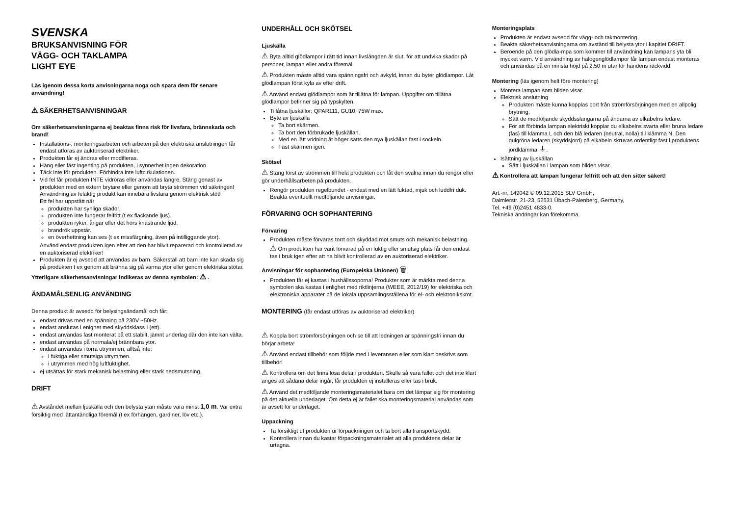SVENSKA
BRUKSANVISNING FÖR
VÄGG- OCH TAKLAMPA
LIGHT EYE
Läs igenom dessa korta anvisningarna noga och spara dem för senare användning!
⚠ SÄKERHETSANVISNINGAR
Om säkerhetsanvisningarna ej beaktas finns risk för livsfara, brännskada och brand!
Installations-, monteringsarbeten och arbeten på den elektriska anslutningen får endast utföras av auktoriserad elektriker.
Produkten får ej ändras eller modifieras.
Häng eller fäst ingenting på produkten, i synnerhet ingen dekoration.
Täck inte för produkten. Förhindra inte luftcirkulationen.
Vid fel får produkten INTE vidröras eller användas längre. Stäng genast av produkten med en extern brytare eller genom att bryta strömmen vid säkringen! Användning av felaktig produkt kan innebära livsfara genom elektrisk stöt!
Ett fel har uppstått när
produkten har synliga skador.
produkten inte fungerar felfritt (t ex flackande ljus).
produkten ryker, ångar eller det hörs knastrande ljud.
brandrök uppstår.
en överhettning kan ses (t ex missfärgning, även på intilliggande ytor).
Använd endast produkten igen efter att den har blivit reparerad och kontrollerad av en auktoriserad elektriker!
Produkten är ej avsedd att användas av barn. Säkerställ att barn inte kan skada sig på produkten t ex genom att bränna sig på varma ytor eller genom elektriska stötar.
Ytterligare säkerhetsanvisningar indikeras av denna symbolen: ⚠ .
ÄNDAMÅLSENLIG ANVÄNDING
Denna produkt är avsedd för belysingsändamål och får:
endast drivas med en spänning på 230V ~50Hz.
endast anslutas i enighet med skyddsklass I (ett).
endast användas fast monterat på ett stabilt, jämnt underlag där den inte kan välta.
endast användas på normala/ej brännbara ytor.
endast användas i torra utrymmen, alltså inte:
i fuktiga eller smutsiga utrymmen.
i utrymmen med hög luftfuktighet.
ej utsättas för stark mekanisk belastning eller stark nedsmutsning.
DRIFT
⚠ Avståndet mellan ljuskälla och den belysta ytan måste vara minst 1,0 m. Var extra försiktig med lättantändliga föremål (t ex förhängen, gardiner, löv etc.).
UNDERHÅLL OCH SKÖTSEL
Ljuskälla
⚠ Byta alltid glödlampor i rätt tid innan livslängden är slut, för att undvika skador på personer, lampan eller andra föremål.
⚠ Produkten måste alltid vara spänningsfri och avkyld, innan du byter glödlampor. Låt glödlampan först kyla av efter drift.
⚠ Använd endast glödlampor som är tillåtna för lampan. Uppgifter om tillåtna glödlampor befinner sig på typskylten.
Tillåtna ljuskällor: QPAR111, GU10, 75W max.
Byte av ljuskälla
Ta bort skärmen.
Ta bort den förbrukade ljuskällan.
Med en lätt vridning åt höger sätts den nya ljuskällan fast i sockeln.
Fäst skärmen igen.
Skötsel
⚠ Stäng först av strömmen till hela produkten och låt den svalna innan du rengör eller gör underhållsarbeten på produkten.
Rengör produkten regelbundet - endast med en lätt fuktad, mjuk och luddfri duk. Beakta eventuellt medföljande anvisningar.
FÖRVARING OCH SOPHANTERING
Förvaring
Produkten måste förvaras torrt och skyddad mot smuts och mekanisk belastning.
⚠ Om produkten har varit förvarad på en fuktig eller smutsig plats får den endast tas i bruk igen efter att ha blivit kontrollerad av en auktoriserad elektriker.
Anvisningar för sophantering (Europeiska Unionen) 🗑
Produkten får ej kastas i hushållssoporna! Produkter som är märkta med denna symbolen ska kastas i enlighet med riktlinjerna (WEEE, 2012/19) för elektriska och elektroniska apparater på de lokala uppsamlingsställena för el- och elektronikskrot.
MONTERING (får endast utföras av auktoriserad elektriker)
⚠ Koppla bort strömförsörjningen och se till att ledningen är spänningsfri innan du börjar arbeta!
⚠ Använd endast tillbehör som följde med i leveransen eller som klart beskrivs som tillbehör!
⚠ Kontrollera om det finns lösa delar i produkten. Skulle så vara fallet och det inte klart anges att sådana delar ingår, får produkten ej installeras eller tas i bruk.
⚠ Använd det medföljande monteringsmaterialet bara om det lämpar sig för montering på det aktuella underlaget. Om detta ej är fallet ska monteringsmaterial användas som är avsett för underlaget.
Uppackning
Ta försiktigt ut produkten ur förpackningen och ta bort alla transportskydd.
Kontrollera innan du kastar förpackningsmaterialet att alla produktens delar är urtagna.
Monteringsplats
Produkten är endast avsedd för vägg- och takmontering.
Beakta säkerhetsanvisningarna om avstånd till belysta ytor i kapitlet DRIFT.
Beroende på den glödla-mpa som kommer till användning kan lampans yta bli mycket varm. Vid användning av halogenglödlampor får lampan endast monteras och användas på en minsta höjd på 2,50 m utanför handens räckvidd.
Montering (läs igenom helt före montering)
Montera lampan som bilden visar.
Elektrisk anslutning
Produkten måste kunna kopplas bort från strömförsörjningen med en allpolig brytning.
Sätt de medföljande skyddsslangarna på ändarna av elkabelns ledare.
För att förbinda lampan elektriskt kopplar du elkabelns svarta eller bruna ledare (fas) till klämma L och den blå ledaren (neutral, nolla) till klämma N. Den gulgröna ledaren (skyddsjord) på elkabeln skruvas ordentligt fast i produktens jordklämma ⏚.
Isättning av ljuskällan
Sätt i ljuskällan i lampan som bilden visar.
⚠ Kontrollera att lampan fungerar felfritt och att den sitter säkert!
Art.-nr. 149042 © 09.12.2015 SLV GmbH,
Daimlerstr. 21-23, 52531 Übach-Palenberg, Germany,
Tel. +49 (0)2451 4833-0.
Tekniska ändringar kan förekomma.